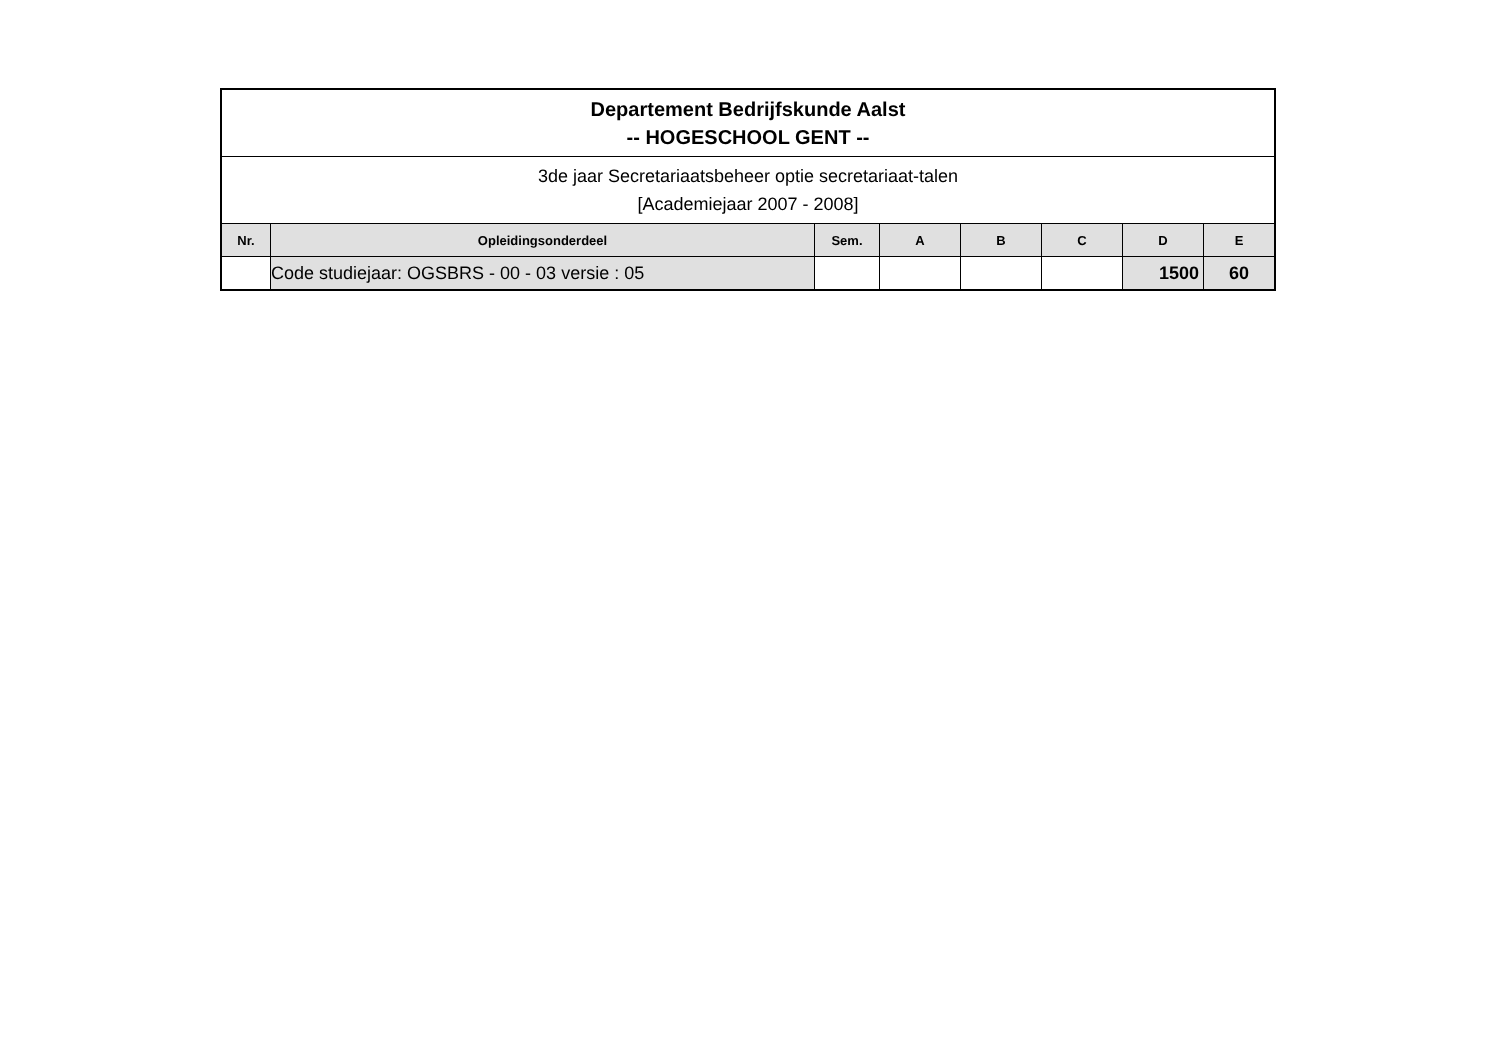| Departement Bedrijfskunde Aalst -- HOGESCHOOL GENT -- | | | | | | | |
| 3de jaar Secretariaatsbeheer optie secretariaat-talen [Academiejaar 2007 - 2008] | | | | | | | |
| Nr. | Opleidingsonderdeel | Sem. | A | B | C | D | E |
| | Code studiejaar: OGSBRS - 00 - 03 versie : 05 | | | | | 1500 | 60 |